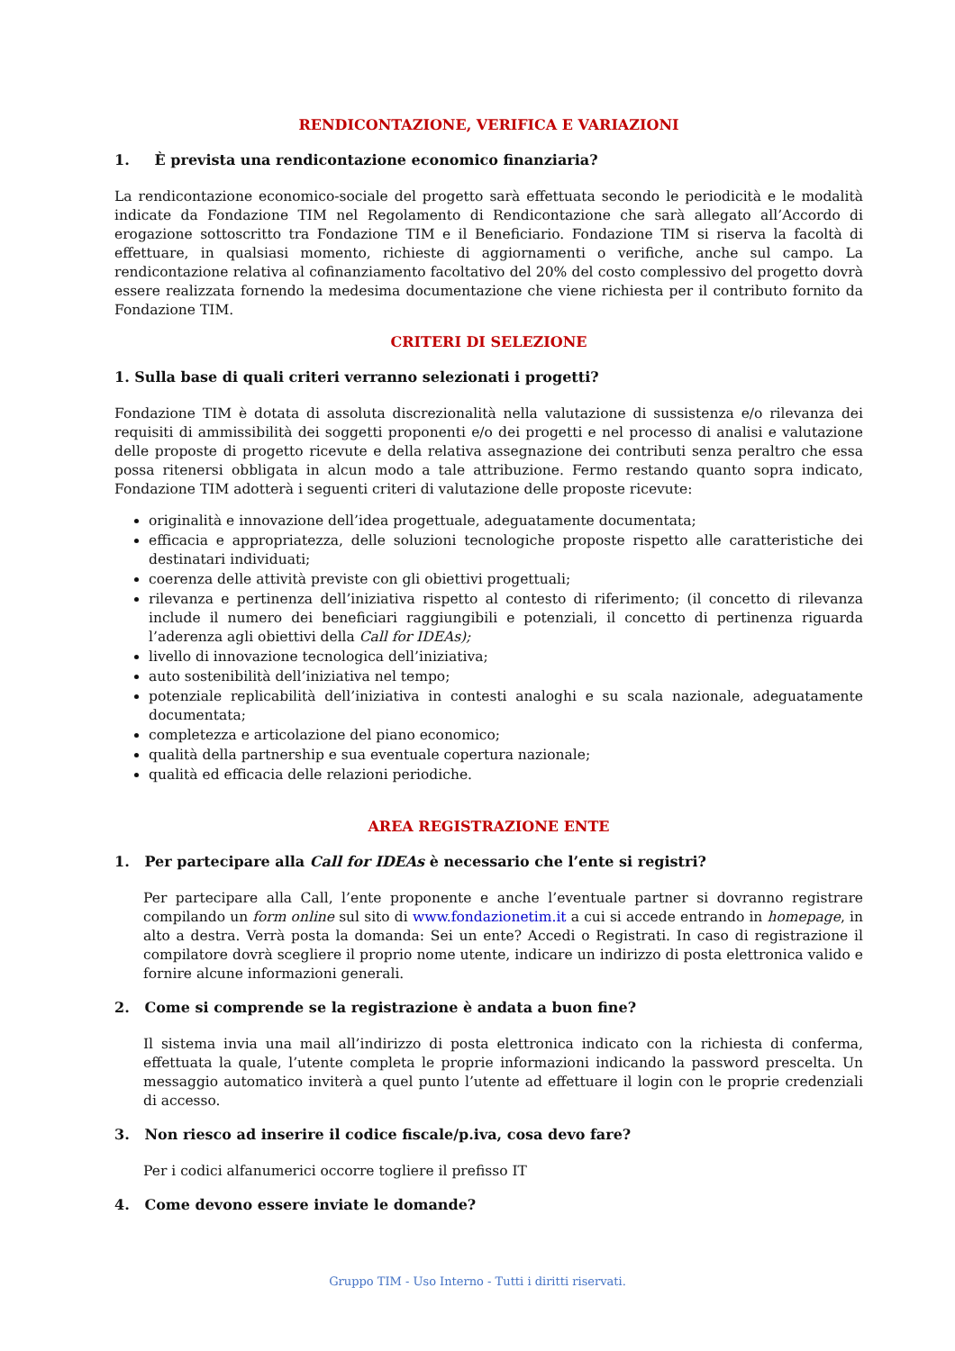RENDICONTAZIONE, VERIFICA E VARIAZIONI
1. È prevista una rendicontazione economico finanziaria?
La rendicontazione economico-sociale del progetto sarà effettuata secondo le periodicità e le modalità indicate da Fondazione TIM nel Regolamento di Rendicontazione che sarà allegato all’Accordo di erogazione sottoscritto tra Fondazione TIM e il Beneficiario. Fondazione TIM si riserva la facoltà di effettuare, in qualsiasi momento, richieste di aggiornamenti o verifiche, anche sul campo. La rendicontazione relativa al cofinanziamento facoltativo del 20% del costo complessivo del progetto dovrà essere realizzata fornendo la medesima documentazione che viene richiesta per il contributo fornito da Fondazione TIM.
CRITERI DI SELEZIONE
1. Sulla base di quali criteri verranno selezionati i progetti?
Fondazione TIM è dotata di assoluta discrezionalità nella valutazione di sussistenza e/o rilevanza dei requisiti di ammissibilità dei soggetti proponenti e/o dei progetti e nel processo di analisi e valutazione delle proposte di progetto ricevute e della relativa assegnazione dei contributi senza peraltro che essa possa ritenersi obbligata in alcun modo a tale attribuzione. Fermo restando quanto sopra indicato, Fondazione TIM adotterà i seguenti criteri di valutazione delle proposte ricevute:
originalità e innovazione dell’idea progettuale, adeguatamente documentata;
efficacia e appropriatezza, delle soluzioni tecnologiche proposte rispetto alle caratteristiche dei destinatari individuati;
coerenza delle attività previste con gli obiettivi progettuali;
rilevanza e pertinenza dell’iniziativa rispetto al contesto di riferimento; (il concetto di rilevanza include il numero dei beneficiari raggiungibili e potenziali, il concetto di pertinenza riguarda l’aderenza agli obiettivi della Call for IDEAs);
livello di innovazione tecnologica dell’iniziativa;
auto sostenibilità dell’iniziativa nel tempo;
potenziale replicabilità dell’iniziativa in contesti analoghi e su scala nazionale, adeguatamente documentata;
completezza e articolazione del piano economico;
qualità della partnership e sua eventuale copertura nazionale;
qualità ed efficacia delle relazioni periodiche.
AREA REGISTRAZIONE ENTE
1. Per partecipare alla Call for IDEAs è necessario che l’ente si registri?
Per partecipare alla Call, l’ente proponente e anche l’eventuale partner si dovranno registrare compilando un form online sul sito di www.fondazionetim.it a cui si accede entrando in homepage, in alto a destra. Verrà posta la domanda: Sei un ente? Accedi o Registrati. In caso di registrazione il compilatore dovrà scegliere il proprio nome utente, indicare un indirizzo di posta elettronica valido e fornire alcune informazioni generali.
2. Come si comprende se la registrazione è andata a buon fine?
Il sistema invia una mail all’indirizzo di posta elettronica indicato con la richiesta di conferma, effettuata la quale, l’utente completa le proprie informazioni indicando la password prescelta. Un messaggio automatico inviterà a quel punto l’utente ad effettuare il login con le proprie credenziali di accesso.
3. Non riesco ad inserire il codice fiscale/p.iva, cosa devo fare?
Per i codici alfanumerici occorre togliere il prefisso IT
4. Come devono essere inviate le domande?
Gruppo TIM - Uso Interno - Tutti i diritti riservati.